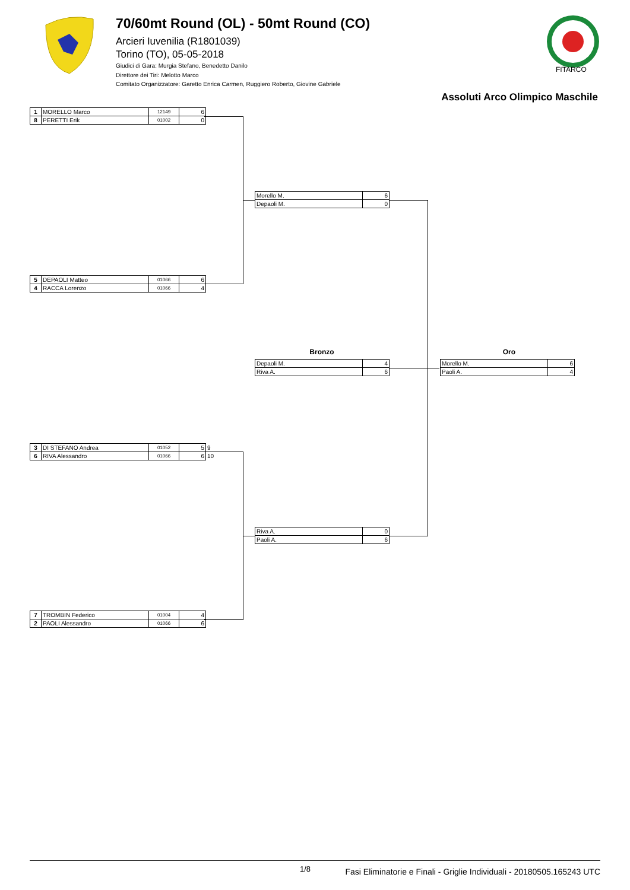70/60mt Round (OL) - 50mt Round (CO)
Arcieri Iuvenilia (R1801039)
Torino (TO), 05-05-2018
Giudici di Gara: Murgia Stefano, Benedetto Danilo
Direttore dei Tiri: Melotto Marco
Comitato Organizzatore: Garetto Enrica Carmen, Ruggiero Roberto, Giovine Gabriele
FITARCO
Assoluti Arco Olimpico Maschile
| 1 | MORELLO Marco | 12149 | 6 |
| 8 | PERETTI Erik | 01002 | 0 |
| Morello M. | 6 |
| Depaoli M. | 0 |
| 5 | DEPAOLI Matteo | 01066 | 6 |
| 4 | RACCA Lorenzo | 01066 | 4 |
Bronzo Oro
| Depaoli M. | 4 |
| Riva A. | 6 |
| Morello M. | 6 |
| Paoli A. | 4 |
| 3 | DI STEFANO Andrea | 01052 | 5 | 9 |
| 6 | RIVA Alessandro | 01066 | 6 | 10 |
| Riva A. | 0 |
| Paoli A. | 6 |
| 7 | TROMBIN Federico | 01004 | 4 |
| 2 | PAOLI Alessandro | 01066 | 6 |
1/8 Fasi Eliminatorie e Finali - Griglie Individuali - 20180505.165243 UTC